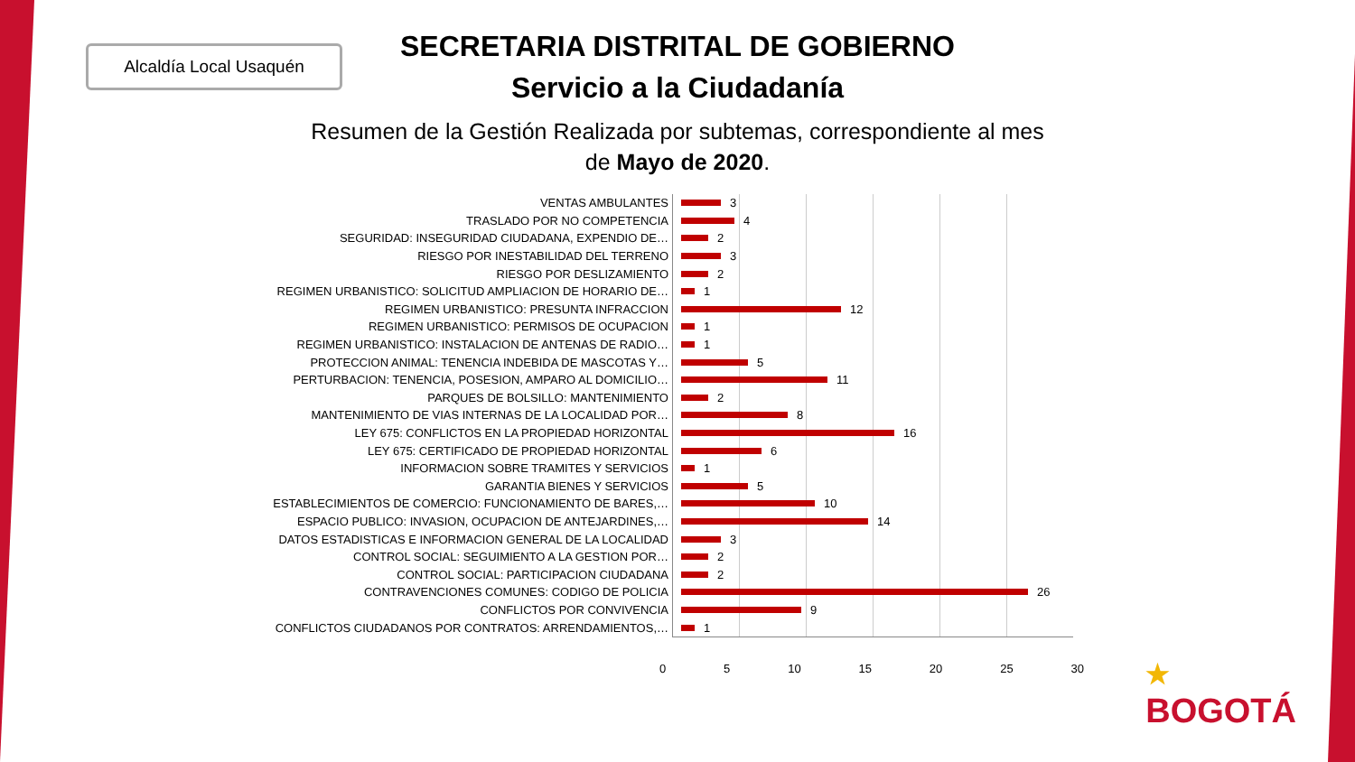Alcaldía Local Usaquén
SECRETARIA DISTRITAL DE GOBIERNO
Servicio a la Ciudadanía
Resumen de la Gestión Realizada por subtemas, correspondiente al mes de Mayo de 2020.
VENTAS AMBULANTES 3
TRASLADO POR NO COMPETENCIA 4
SEGURIDAD: INSEGURIDAD CIUDADANA, EXPENDIO DE… 2
RIESGO POR INESTABILIDAD DEL TERRENO 3
RIESGO POR DESLIZAMIENTO 2
REGIMEN URBANISTICO: SOLICITUD AMPLIACION DE HORARIO DE… 1
REGIMEN URBANISTICO: PRESUNTA INFRACCION 12
REGIMEN URBANISTICO: PERMISOS DE OCUPACION 1
REGIMEN URBANISTICO: INSTALACION DE ANTENAS DE RADIO… 1
PROTECCION ANIMAL: TENENCIA INDEBIDA DE MASCOTAS Y… 5
PERTURBACION: TENENCIA, POSESION, AMPARO AL DOMICILIO… 11
PARQUES DE BOLSILLO: MANTENIMIENTO 2
MANTENIMIENTO DE VIAS INTERNAS DE LA LOCALIDAD POR… 8
LEY 675: CONFLICTOS EN LA PROPIEDAD HORIZONTAL 16
LEY 675: CERTIFICADO DE PROPIEDAD HORIZONTAL 6
INFORMACION SOBRE TRAMITES Y SERVICIOS 1
GARANTIA BIENES Y SERVICIOS 5
ESTABLECIMIENTOS DE COMERCIO: FUNCIONAMIENTO DE BARES,… 10
ESPACIO PUBLICO: INVASION, OCUPACION DE ANTEJARDINES,… 14
DATOS ESTADISTICAS E INFORMACION GENERAL DE LA LOCALIDAD 3
CONTROL SOCIAL: SEGUIMIENTO A LA GESTION POR… 2
CONTROL SOCIAL: PARTICIPACION CIUDADANA 2
CONTRAVENCIONES COMUNES: CODIGO DE POLICIA 26
CONFLICTOS POR CONVIVENCIA 9
CONFLICTOS CIUDADANOS POR CONTRATOS: ARRENDAMIENTOS,… 1
0 5 10 15 20 25 30
★
BOGOTÁ